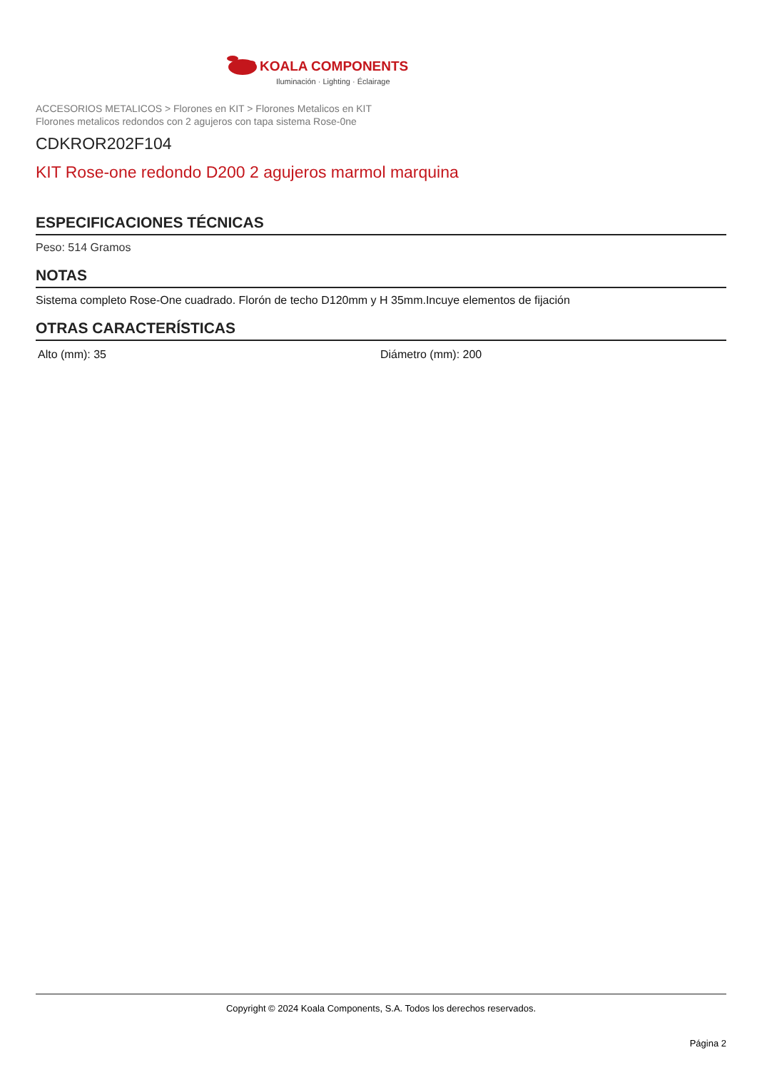KOALA COMPONENTS
Iluminación · Lighting · Éclairage
ACCESORIOS METALICOS > Florones en KIT > Florones Metalicos en KIT
Florones metalicos redondos con 2 agujeros con tapa sistema Rose-0ne
CDKROR202F104
KIT Rose-one redondo D200 2 agujeros marmol marquina
ESPECIFICACIONES TÉCNICAS
Peso: 514 Gramos
NOTAS
Sistema completo Rose-One cuadrado. Florón de techo D120mm y H 35mm.Incuye elementos de fijación
OTRAS CARACTERÍSTICAS
Alto (mm): 35 Diámetro (mm): 200
Copyright © 2024 Koala Components, S.A. Todos los derechos reservados.
Página 2